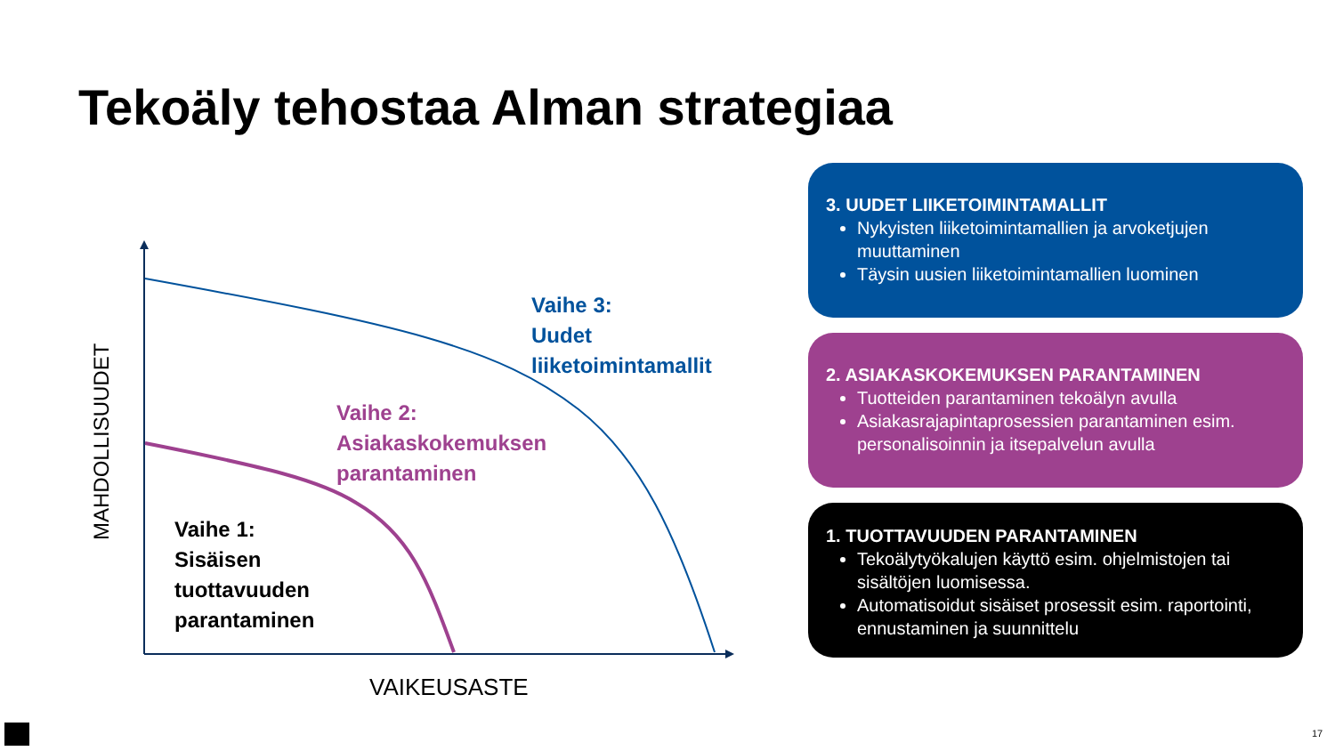Tekoäly tehostaa Alman strategiaa
MAHDOLLISUUDET
VAIKEUSASTE
Vaihe 3:
Uudet
liiketoimintamallit
Vaihe 2:
Asiakaskokemuksen
parantaminen
Vaihe 1:
Sisäisen
tuottavuuden
parantaminen
3. UUDET LIIKETOIMINTAMALLIT
Nykyisten liiketoimintamallien ja arvoketjujen muuttaminen
Täysin uusien liiketoimintamallien luominen
2. ASIAKASKOKEMUKSEN PARANTAMINEN
Tuotteiden parantaminen tekoälyn avulla
Asiakasrajapintaprosessien parantaminen esim. personalisoinnin ja itsepalvelun avulla
1. TUOTTAVUUDEN PARANTAMINEN
Tekoälytyökalujen käyttö esim. ohjelmistojen tai sisältöjen luomisessa.
Automatisoidut sisäiset prosessit esim. raportointi, ennustaminen ja suunnittelu
17